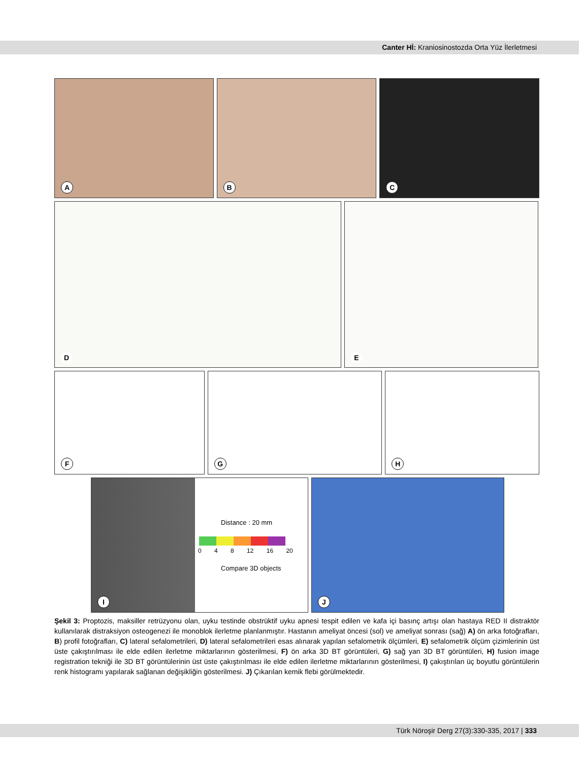Canter Hİ: Kraniosinostozda Orta Yüz İlerletmesi
A
B
C
D
E
F
G
H
Distance : 20 mm
0 4 8 12 16 20
Compare 3D objects
I
J
Şekil 3: Proptozis, maksiller retrüzyonu olan, uyku testinde obstrüktif uyku apnesi tespit edilen ve kafa içi basınç artışı olan hastaya RED II distraktör kullanılarak distraksiyon osteogenezi ile monoblok ilerletme planlanmıştır. Hastanın ameliyat öncesi (sol) ve ameliyat sonrası (sağ) A) ön arka fotoğrafları, B) profil fotoğrafları, C) lateral sefalometrileri, D) lateral sefalometrileri esas alınarak yapılan sefalometrik ölçümleri, E) sefalometrik ölçüm çizimlerinin üst üste çakıştırılması ile elde edilen ilerletme miktarlarının gösterilmesi, F) ön arka 3D BT görüntüleri, G) sağ yan 3D BT görüntüleri, H) fusion image registration tekniği ile 3D BT görüntülerinin üst üste çakıştırılması ile elde edilen ilerletme miktarlarının gösterilmesi, I) çakıştırılan üç boyutlu görüntülerin renk histogramı yapılarak sağlanan değişikliğin gösterilmesi. J) Çıkarılan kemik flebi görülmektedir.
Türk Nöroşir Derg 27(3):330-335, 2017 | 333